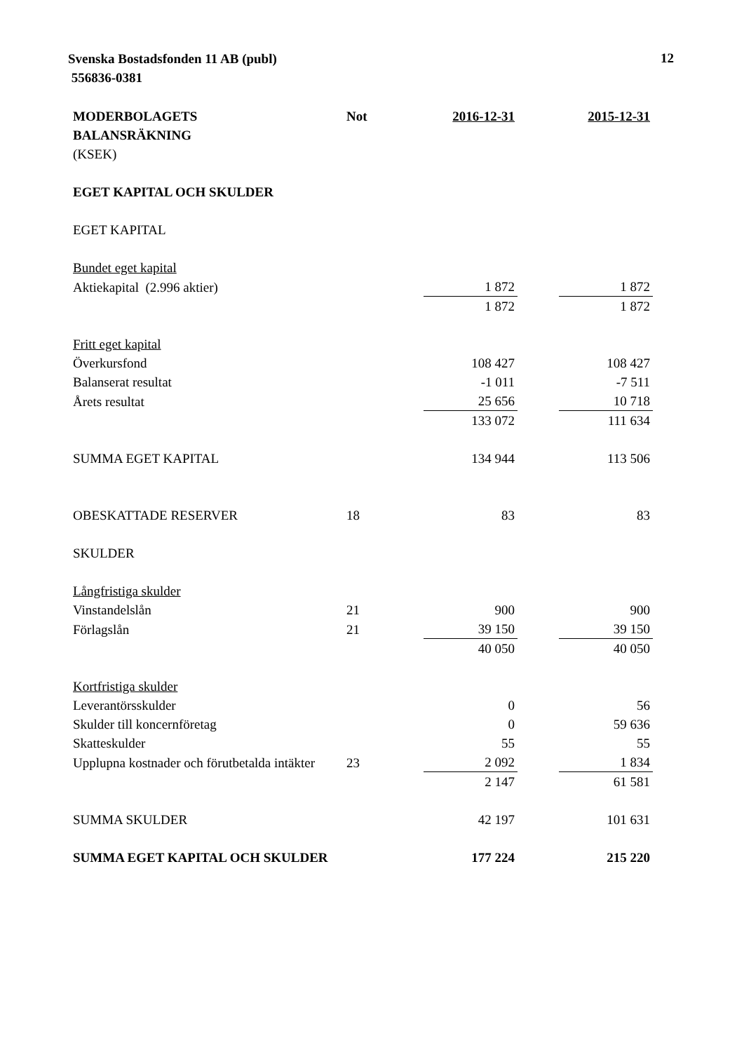Svenska Bostadsfonden 11 AB (publ)
556836-0381
12
| MODERBOLAGETS BALANSRÄKNING | Not | 2016-12-31 | | 2015-12-31 |
| (KSEK) | | | | |
| EGET KAPITAL OCH SKULDER | | | | |
| EGET KAPITAL | | | | |
| Bundet eget kapital | | | | |
| Aktiekapital (2.996 aktier) | | 1 872 | | 1 872 |
| | | 1 872 | | 1 872 |
| Fritt eget kapital | | | | |
| Överkursfond | | 108 427 | | 108 427 |
| Balanserat resultat | | -1 011 | | -7 511 |
| Årets resultat | | 25 656 | | 10 718 |
| | | 133 072 | | 111 634 |
| SUMMA EGET KAPITAL | | 134 944 | | 113 506 |
| OBESKATTADE RESERVER | 18 | 83 | | 83 |
| SKULDER | | | | |
| Långfristiga skulder | | | | |
| Vinstandelslån | 21 | 900 | | 900 |
| Förlagslån | 21 | 39 150 | | 39 150 |
| | | 40 050 | | 40 050 |
| Kortfristiga skulder | | | | |
| Leverantörsskulder | | 0 | | 56 |
| Skulder till koncernföretag | | 0 | | 59 636 |
| Skatteskulder | | 55 | | 55 |
| Upplupna kostnader och förutbetalda intäkter | 23 | 2 092 | | 1 834 |
| | | 2 147 | | 61 581 |
| SUMMA SKULDER | | 42 197 | | 101 631 |
| SUMMA EGET KAPITAL OCH SKULDER | | 177 224 | | 215 220 |